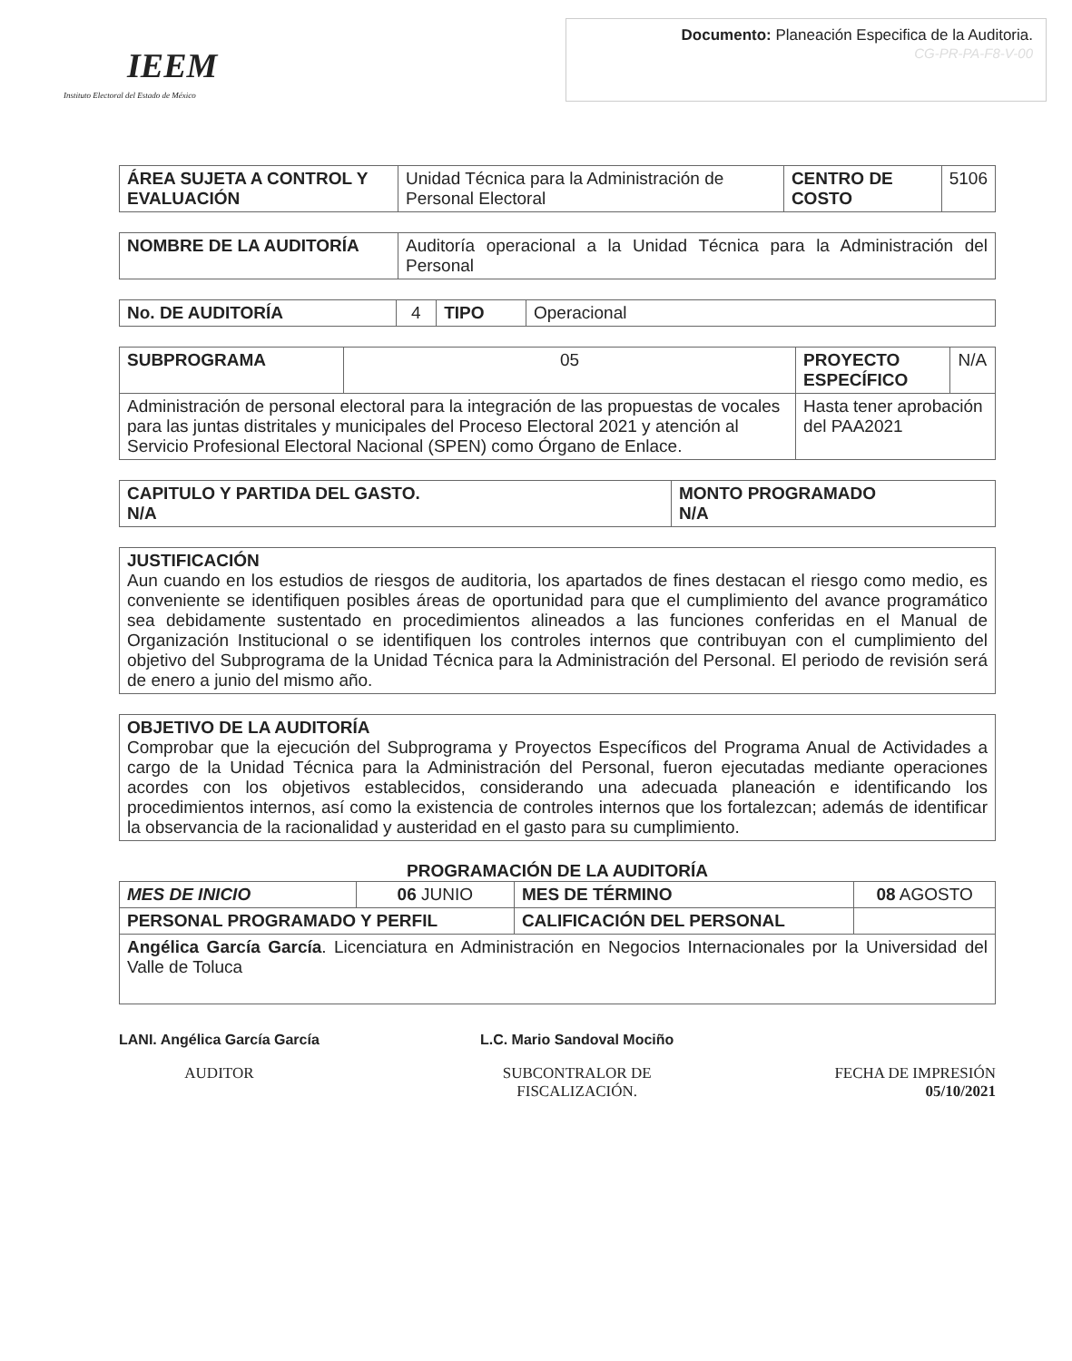IEEM
Instituto Electoral del Estado de México
Documento: Planeación Especifica de la Auditoria.
CG-PR-PA-F8-V-00
| ÁREA SUJETA A CONTROL Y EVALUACIÓN | Unidad Técnica para la Administración de Personal Electoral | CENTRO DE COSTO | 5106 |
| NOMBRE DE LA AUDITORÍA | Auditoría operacional a la Unidad Técnica para la Administración del Personal |
| No. DE AUDITORÍA | 4 | TIPO | Operacional |
| SUBPROGRAMA | 05 | PROYECTO ESPECÍFICO | N/A |
| Administración de personal electoral para la integración de las propuestas de vocales para las juntas distritales y municipales del Proceso Electoral 2021 y atención al Servicio Profesional Electoral Nacional (SPEN) como Órgano de Enlace. | | Hasta tener aprobación del PAA2021 | |
| CAPITULO Y PARTIDA DEL GASTO. N/A | MONTO PROGRAMADO N/A |
| --- | --- |
| JUSTIFICACIÓN Aun cuando en los estudios de riesgos de auditoria, los apartados de fines destacan el riesgo como medio, es conveniente se identifiquen posibles áreas de oportunidad para que el cumplimiento del avance programático sea debidamente sustentado en procedimientos alineados a las funciones conferidas en el Manual de Organización Institucional o se identifiquen los controles internos que contribuyan con el cumplimiento del objetivo del Subprograma de la Unidad Técnica para la Administración del Personal. El periodo de revisión será de enero a junio del mismo año. |
| OBJETIVO DE LA AUDITORÍA Comprobar que la ejecución del Subprograma y Proyectos Específicos del Programa Anual de Actividades a cargo de la Unidad Técnica para la Administración del Personal, fueron ejecutadas mediante operaciones acordes con los objetivos establecidos, considerando una adecuada planeación e identificando los procedimientos internos, así como la existencia de controles internos que los fortalezcan; además de identificar la observancia de la racionalidad y austeridad en el gasto para su cumplimiento. |
PROGRAMACIÓN DE LA AUDITORÍA
| MES DE INICIO | 06 JUNIO | MES DE TÉRMINO | 08 AGOSTO |
| PERSONAL PROGRAMADO Y PERFIL | | CALIFICACIÓN DEL PERSONAL | |
| Angélica García García . Licenciatura en Administración en Negocios Internacionales por la Universidad del Valle de Toluca | | | |
LANI. Angélica García García
AUDITOR
L.C. Mario Sandoval Mociño
SUBCONTRALOR DE
FISCALIZACIÓN.
FECHA DE IMPRESIÓN
05/10/2021